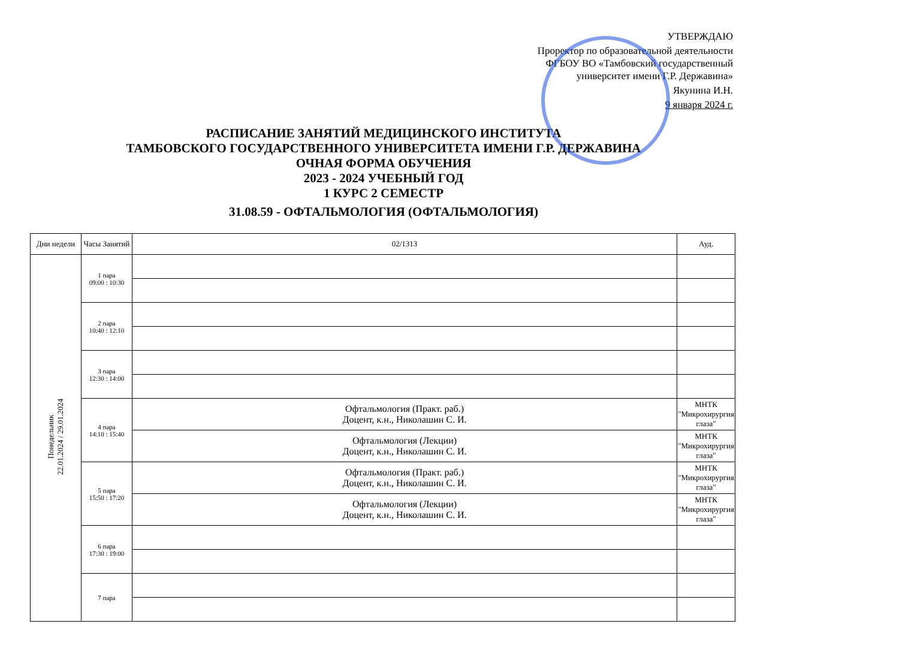УТВЕРЖДАЮ
Проректор по образовательной деятельности ФГБОУ ВО «Тамбовский государственный университет имени Г.Р. Державина»
Якунина И.Н.
9 января 2024 г.
РАСПИСАНИЕ ЗАНЯТИЙ МЕДИЦИНСКОГО ИНСТИТУТА
ТАМБОВСКОГО ГОСУДАРСТВЕННОГО УНИВЕРСИТЕТА ИМЕНИ Г.Р. ДЕРЖАВИНА
ОЧНАЯ ФОРМА ОБУЧЕНИЯ
2023 - 2024 УЧЕБНЫЙ ГОД
1 КУРС 2 СЕМЕСТР
31.08.59 - ОФТАЛЬМОЛОГИЯ (ОФТАЛЬМОЛОГИЯ)
| Дни недели | Часы Занятий | 02/1313 | Ауд. |
| --- | --- | --- | --- |
| Понедельник 22.01.2024 / 29.01.2024 | 1 пара 09:00 : 10:30 | | |
| | 2 пара 10:40 : 12:10 | | |
| | 3 пара 12:30 : 14:00 | | |
| | 4 пара 14:10 : 15:40 | Офтальмология (Практ. раб.) Доцент, к.н., Николашин С. И. | МНТК "Микрохирургия глаза" |
| | | Офтальмология (Лекции) Доцент, к.н., Николашин С. И. | МНТК "Микрохирургия глаза" |
| | 5 пара 15:50 : 17:20 | Офтальмология (Практ. раб.) Доцент, к.н., Николашин С. И. | МНТК "Микрохирургия глаза" |
| | | Офтальмология (Лекции) Доцент, к.н., Николашин С. И. | МНТК "Микрохирургия глаза" |
| | 6 пара 17:30 : 19:00 | | |
| | 7 пара | | |